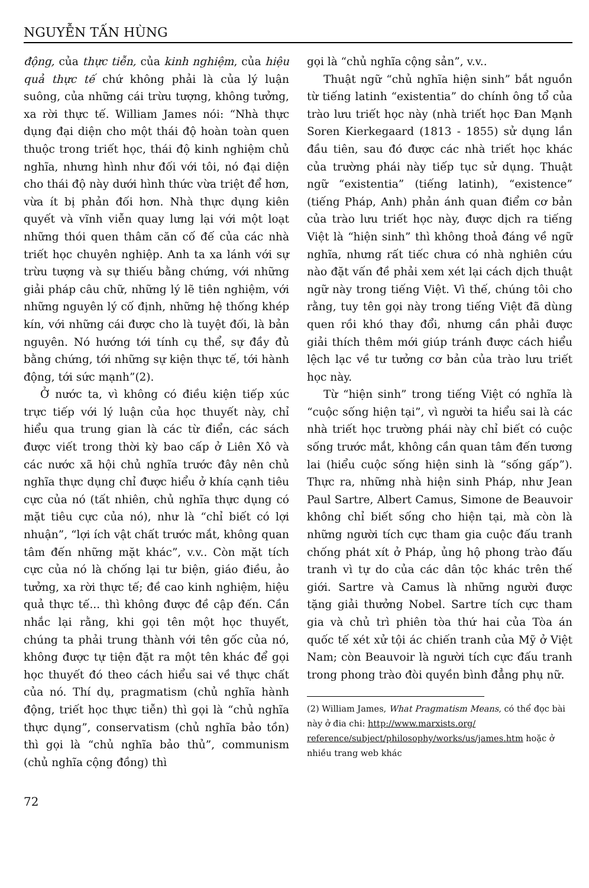NGUYỄN TẤN HÙNG
động, của thực tiễn, của kinh nghiệm, của hiệu quả thực tế chứ không phải là của lý luận suông, của những cái trừu tượng, không tưởng, xa rời thực tế. William James nói: “Nhà thực dụng đại diện cho một thái độ hoàn toàn quen thuộc trong triết học, thái độ kinh nghiệm chủ nghĩa, nhưng hình như đối với tôi, nó đại diện cho thái độ này dưới hình thức vừa triệt để hơn, vừa ít bị phản đối hơn. Nhà thực dụng kiên quyết và vĩnh viễn quay lưng lại với một loạt những thói quen thâm căn cố đế của các nhà triết học chuyên nghiệp. Anh ta xa lánh với sự trừu tượng và sự thiếu bằng chứng, với những giải pháp câu chữ, những lý lẽ tiên nghiệm, với những nguyên lý cố định, những hệ thống khép kín, với những cái được cho là tuyệt đối, là bản nguyên. Nó hướng tới tính cụ thể, sự đầy đủ bằng chứng, tới những sự kiện thực tế, tới hành động, tới sức mạnh”(2).
Ở nước ta, vì không có điều kiện tiếp xúc trực tiếp với lý luận của học thuyết này, chỉ hiểu qua trung gian là các từ điển, các sách được viết trong thời kỳ bao cấp ở Liên Xô và các nước xã hội chủ nghĩa trước đây nên chủ nghĩa thực dụng chỉ được hiểu ở khía cạnh tiêu cực của nó (tất nhiên, chủ nghĩa thực dụng có mặt tiêu cực của nó), như là “chỉ biết có lợi nhuận”, “lợi ích vật chất trước mắt, không quan tâm đến những mặt khác”, v.v.. Còn mặt tích cực của nó là chống lại tư biện, giáo điều, ảo tưởng, xa rời thực tế; đề cao kinh nghiệm, hiệu quả thực tế... thì không được đề cập đến. Cần nhắc lại rằng, khi gọi tên một học thuyết, chúng ta phải trung thành với tên gốc của nó, không được tự tiện đặt ra một tên khác để gọi học thuyết đó theo cách hiểu sai về thực chất của nó. Thí dụ, pragmatism (chủ nghĩa hành động, triết học thực tiễn) thì gọi là “chủ nghĩa thực dụng”, conservatism (chủ nghĩa bảo tồn) thì gọi là “chủ nghĩa bảo thủ”, communism (chủ nghĩa cộng đồng) thì
gọi là “chủ nghĩa cộng sản”, v.v..
Thuật ngữ “chủ nghĩa hiện sinh” bắt nguồn từ tiếng latinh “existentia” do chính ông tổ của trào lưu triết học này (nhà triết học Đan Mạnh Soren Kierkegaard (1813 - 1855) sử dụng lần đầu tiên, sau đó được các nhà triết học khác của trường phái này tiếp tục sử dụng. Thuật ngữ “existentia” (tiếng latinh), “existence” (tiếng Pháp, Anh) phản ánh quan điểm cơ bản của trào lưu triết học này, được dịch ra tiếng Việt là “hiện sinh” thì không thoả đáng về ngữ nghĩa, nhưng rất tiếc chưa có nhà nghiên cứu nào đặt vấn đề phải xem xét lại cách dịch thuật ngữ này trong tiếng Việt. Vì thế, chúng tôi cho rằng, tuy tên gọi này trong tiếng Việt đã dùng quen rồi khó thay đổi, nhưng cần phải được giải thích thêm mới giúp tránh được cách hiểu lệch lạc về tư tưởng cơ bản của trào lưu triết học này.
Từ “hiện sinh” trong tiếng Việt có nghĩa là “cuộc sống hiện tại”, vì người ta hiểu sai là các nhà triết học trường phái này chỉ biết có cuộc sống trước mắt, không cần quan tâm đến tương lai (hiểu cuộc sống hiện sinh là “sống gấp”). Thực ra, những nhà hiện sinh Pháp, như Jean Paul Sartre, Albert Camus, Simone de Beauvoir không chỉ biết sống cho hiện tại, mà còn là những người tích cực tham gia cuộc đấu tranh chống phát xít ở Pháp, ủng hộ phong trào đấu tranh vì tự do của các dân tộc khác trên thế giới. Sartre và Camus là những người được tặng giải thưởng Nobel. Sartre tích cực tham gia và chủ trì phiên tòa thứ hai của Tòa án quốc tế xét xử tội ác chiến tranh của Mỹ ở Việt Nam; còn Beauvoir là người tích cực đấu tranh trong phong trào đòi quyền bình đẳng phụ nữ.
(2) William James, What Pragmatism Means, có thể đọc bài này ở đia chi: http://www.marxists.org/ reference/subject/philosophy/works/us/james.htm hoặc ở nhiều trang web khác
72